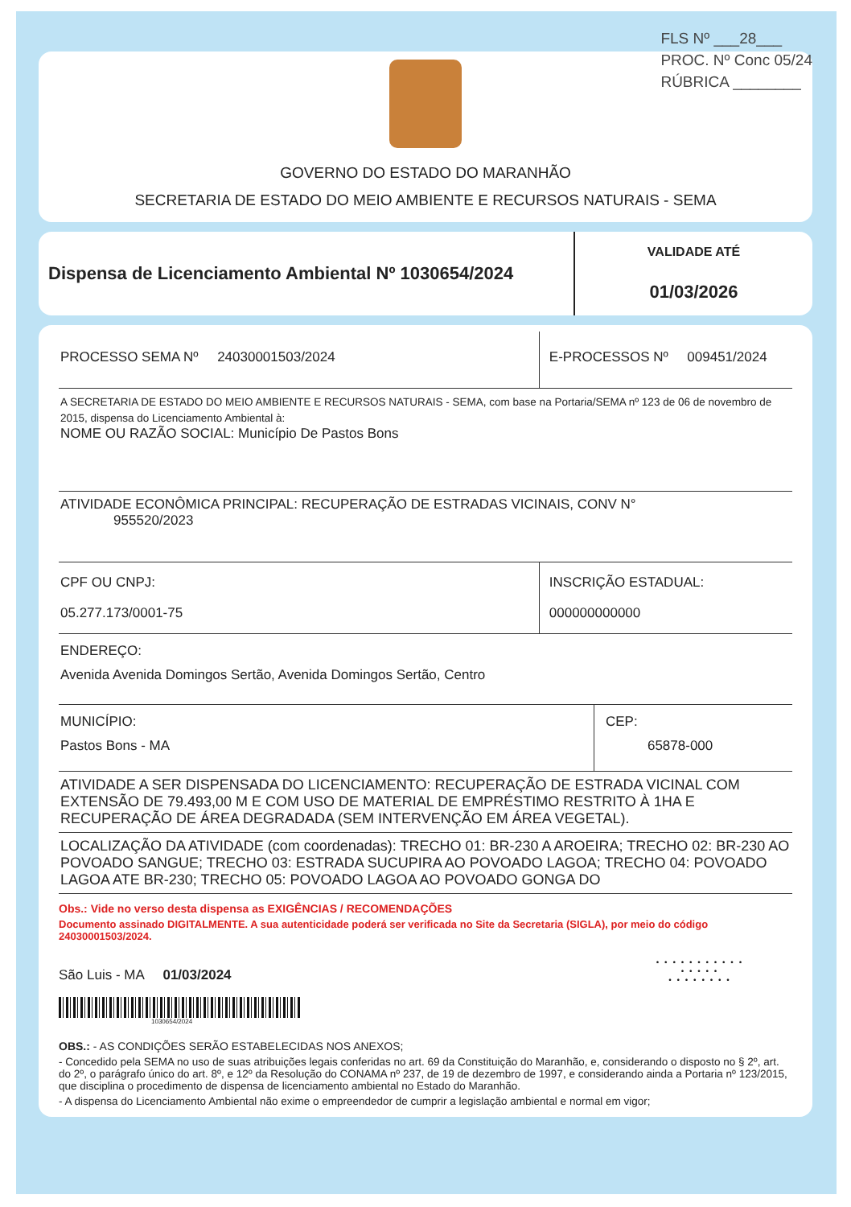FLS Nº ___28___
PROC. Nº Conc 05/24
RÚBRICA ________
GOVERNO DO ESTADO DO MARANHÃO
SECRETARIA DE ESTADO DO MEIO AMBIENTE E RECURSOS NATURAIS - SEMA
Dispensa de Licenciamento Ambiental Nº 1030654/2024
VALIDADE ATÉ
01/03/2026
| PROCESSO SEMA Nº 24030001503/2024 | E-PROCESSOS Nº 009451/2024 | |
| A SECRETARIA DE ESTADO DO MEIO AMBIENTE E RECURSOS NATURAIS - SEMA, com base na Portaria/SEMA nº 123 de 06 de novembro de 2015, dispensa do Licenciamento Ambiental à: NOME OU RAZÃO SOCIAL: Município De Pastos Bons | | |
| ATIVIDADE ECONÔMICA PRINCIPAL: RECUPERAÇÃO DE ESTRADAS VICINAIS, CONV N° 955520/2023 | | |
| CPF OU CNPJ: 05.277.173/0001-75 | INSCRIÇÃO ESTADUAL: 000000000000 | |
| ENDEREÇO: Avenida Avenida Domingos Sertão, Avenida Domingos Sertão, Centro | | |
| MUNICÍPIO: Pastos Bons - MA | | CEP: 65878-000 |
| ATIVIDADE A SER DISPENSADA DO LICENCIAMENTO: RECUPERAÇÃO DE ESTRADA VICINAL COM EXTENSÃO DE 79.493,00 M E COM USO DE MATERIAL DE EMPRÉSTIMO RESTRITO À 1HA E RECUPERAÇÃO DE ÁREA DEGRADADA (SEM INTERVENÇÃO EM ÁREA VEGETAL). | | |
| LOCALIZAÇÃO DA ATIVIDADE (com coordenadas): TRECHO 01: BR-230 A AROEIRA; TRECHO 02: BR-230 AO POVOADO SANGUE; TRECHO 03: ESTRADA SUCUPIRA AO POVOADO LAGOA; TRECHO 04: POVOADO LAGOA ATE BR-230; TRECHO 05: POVOADO LAGOA AO POVOADO GONGA DO | | |
Obs.: Vide no verso desta dispensa as EXIGÊNCIAS / RECOMENDAÇÕES
Documento assinado DIGITALMENTE. A sua autenticidade poderá ser verificada no Site da Secretaria (SIGLA), por meio do código 24030001503/2024.
São Luis - MA 01/03/2024
1030654/2024
• • • • • • • • • • •
• • • • •
• • • • • • • •
OBS.: - AS CONDIÇÕES SERÃO ESTABELECIDAS NOS ANEXOS;
- Concedido pela SEMA no uso de suas atribuições legais conferidas no art. 69 da Constituição do Maranhão, e, considerando o disposto no § 2º, art. do 2º, o parágrafo único do art. 8º, e 12º da Resolução do CONAMA nº 237, de 19 de dezembro de 1997, e considerando ainda a Portaria nº 123/2015, que disciplina o procedimento de dispensa de licenciamento ambiental no Estado do Maranhão.
- A dispensa do Licenciamento Ambiental não exime o empreendedor de cumprir a legislação ambiental e normal em vigor;